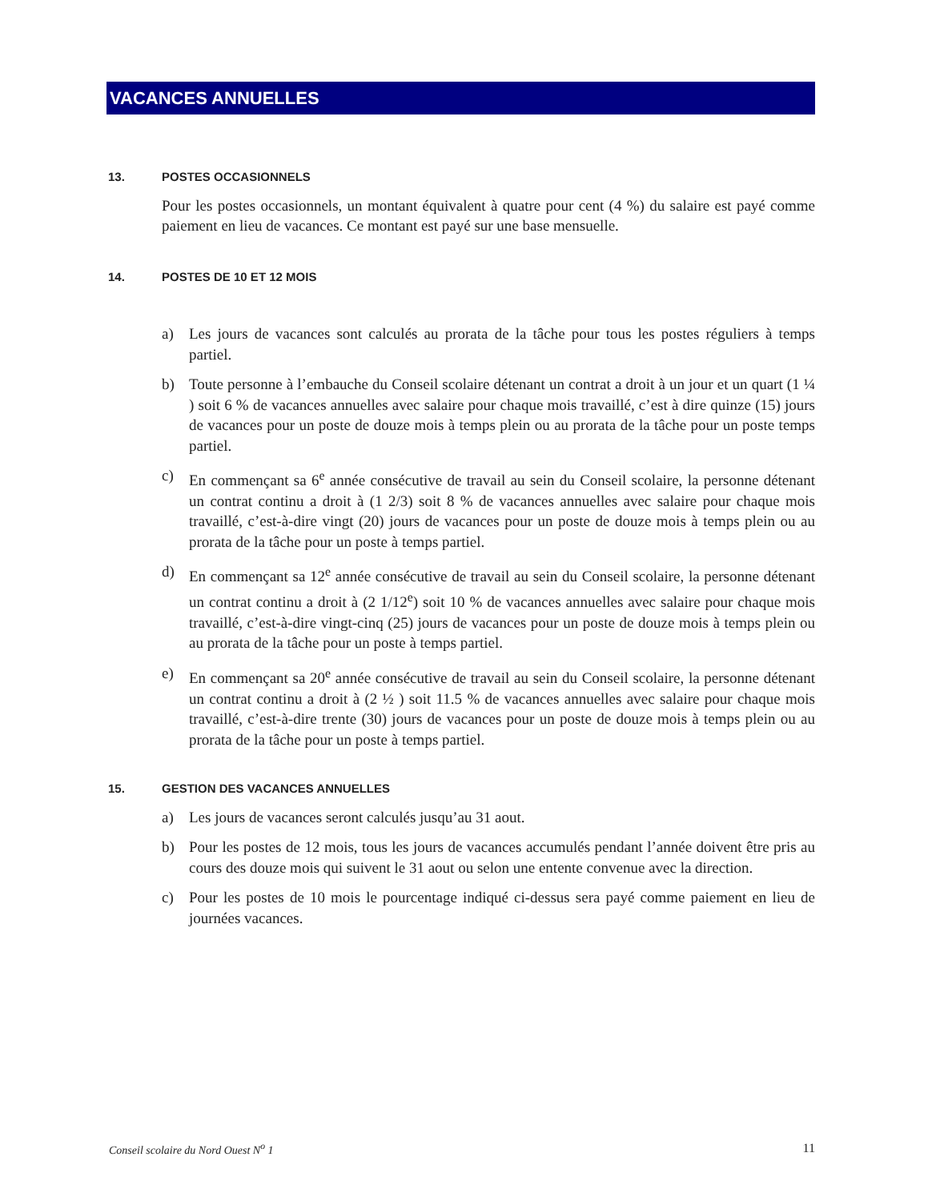VACANCES ANNUELLES
13. POSTES OCCASIONNELS
Pour les postes occasionnels, un montant équivalent à quatre pour cent (4 %) du salaire est payé comme paiement en lieu de vacances. Ce montant est payé sur une base mensuelle.
14. POSTES DE 10 ET 12 MOIS
a) Les jours de vacances sont calculés au prorata de la tâche pour tous les postes réguliers à temps partiel.
b) Toute personne à l’embauche du Conseil scolaire détenant un contrat a droit à un jour et un quart (1 ¼ ) soit 6 % de vacances annuelles avec salaire pour chaque mois travaillé, c’est à dire quinze (15) jours de vacances pour un poste de douze mois à temps plein ou au prorata de la tâche pour un poste temps partiel.
c) En commençant sa 6<sup>e</sup> année consécutive de travail au sein du Conseil scolaire, la personne détenant un contrat continu a droit à (1 2/3) soit 8 % de vacances annuelles avec salaire pour chaque mois travaillé, c’est-à-dire vingt (20) jours de vacances pour un poste de douze mois à temps plein ou au prorata de la tâche pour un poste à temps partiel.
d) En commençant sa 12<sup>e</sup> année consécutive de travail au sein du Conseil scolaire, la personne détenant un contrat continu a droit à (2 1/12<sup>e</sup>) soit 10 % de vacances annuelles avec salaire pour chaque mois travaillé, c’est-à-dire vingt-cinq (25) jours de vacances pour un poste de douze mois à temps plein ou au prorata de la tâche pour un poste à temps partiel.
e) En commençant sa 20<sup>e</sup> année consécutive de travail au sein du Conseil scolaire, la personne détenant un contrat continu a droit à (2 ½ ) soit 11.5 % de vacances annuelles avec salaire pour chaque mois travaillé, c’est-à-dire trente (30) jours de vacances pour un poste de douze mois à temps plein ou au prorata de la tâche pour un poste à temps partiel.
15. GESTION DES VACANCES ANNUELLES
a) Les jours de vacances seront calculés jusqu’au 31 aout.
b) Pour les postes de 12 mois, tous les jours de vacances accumulés pendant l’année doivent être pris au cours des douze mois qui suivent le 31 aout ou selon une entente convenue avec la direction.
c) Pour les postes de 10 mois le pourcentage indiqué ci-dessus sera payé comme paiement en lieu de journées vacances.
Conseil scolaire du Nord Ouest N<sup>o</sup> 1 11